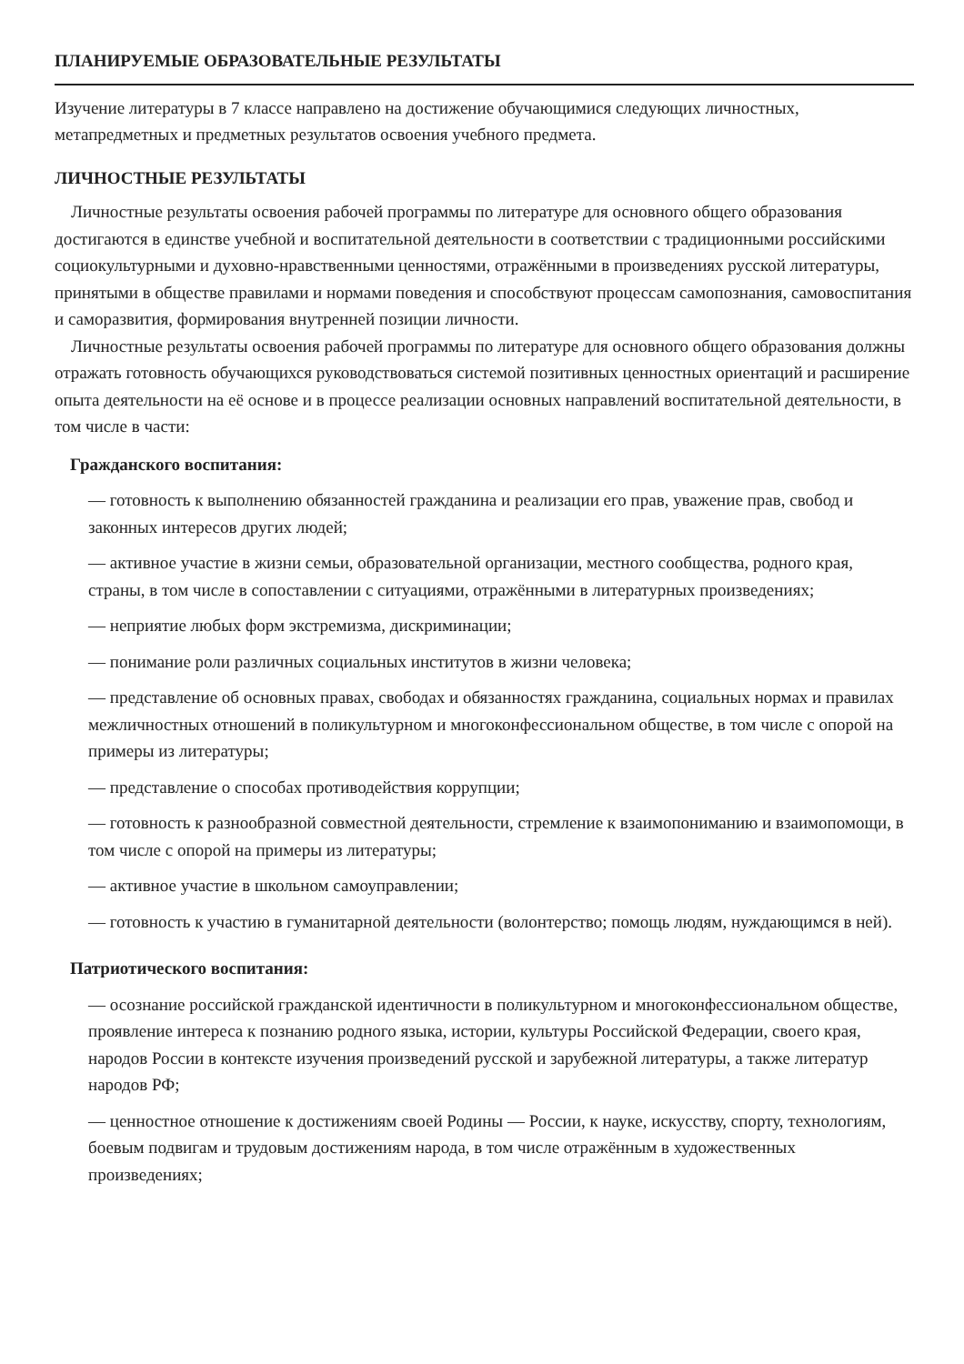ПЛАНИРУЕМЫЕ ОБРАЗОВАТЕЛЬНЫЕ РЕЗУЛЬТАТЫ
Изучение литературы в 7 классе направлено на достижение обучающимися следующих личностных, метапредметных и предметных результатов освоения учебного предмета.
ЛИЧНОСТНЫЕ РЕЗУЛЬТАТЫ
Личностные результаты освоения рабочей программы по литературе для основного общего образования достигаются в единстве учебной и воспитательной деятельности в соответствии с традиционными российскими социокультурными и духовно-нравственными ценностями, отражёнными в произведениях русской литературы, принятыми в обществе правилами и нормами поведения и способствуют процессам самопознания, самовоспитания и саморазвития, формирования внутренней позиции личности.
Личностные результаты освоения рабочей программы по литературе для основного общего образования должны отражать готовность обучающихся руководствоваться системой позитивных ценностных ориентаций и расширение опыта деятельности на её основе и в процессе реализации основных направлений воспитательной деятельности, в том числе в части:
Гражданского воспитания:
— готовность к выполнению обязанностей гражданина и реализации его прав, уважение прав, свобод и законных интересов других людей;
— активное участие в жизни семьи, образовательной организации, местного сообщества, родного края, страны, в том числе в сопоставлении с ситуациями, отражёнными в литературных произведениях;
— неприятие любых форм экстремизма, дискриминации;
— понимание роли различных социальных институтов в жизни человека;
— представление об основных правах, свободах и обязанностях гражданина, социальных нормах и правилах межличностных отношений в поликультурном и многоконфессиональном обществе, в том числе с опорой на примеры из литературы;
— представление о способах противодействия коррупции;
— готовность к разнообразной совместной деятельности, стремление к взаимопониманию и взаимопомощи, в том числе с опорой на примеры из литературы;
— активное участие в школьном самоуправлении;
— готовность к участию в гуманитарной деятельности (волонтерство; помощь людям, нуждающимся в ней).
Патриотического воспитания:
— осознание российской гражданской идентичности в поликультурном и многоконфессиональном обществе, проявление интереса к познанию родного языка, истории, культуры Российской Федерации, своего края, народов России в контексте изучения произведений русской и зарубежной литературы, а также литератур народов РФ;
— ценностное отношение к достижениям своей Родины — России, к науке, искусству, спорту, технологиям, боевым подвигам и трудовым достижениям народа, в том числе отражённым в художественных произведениях;